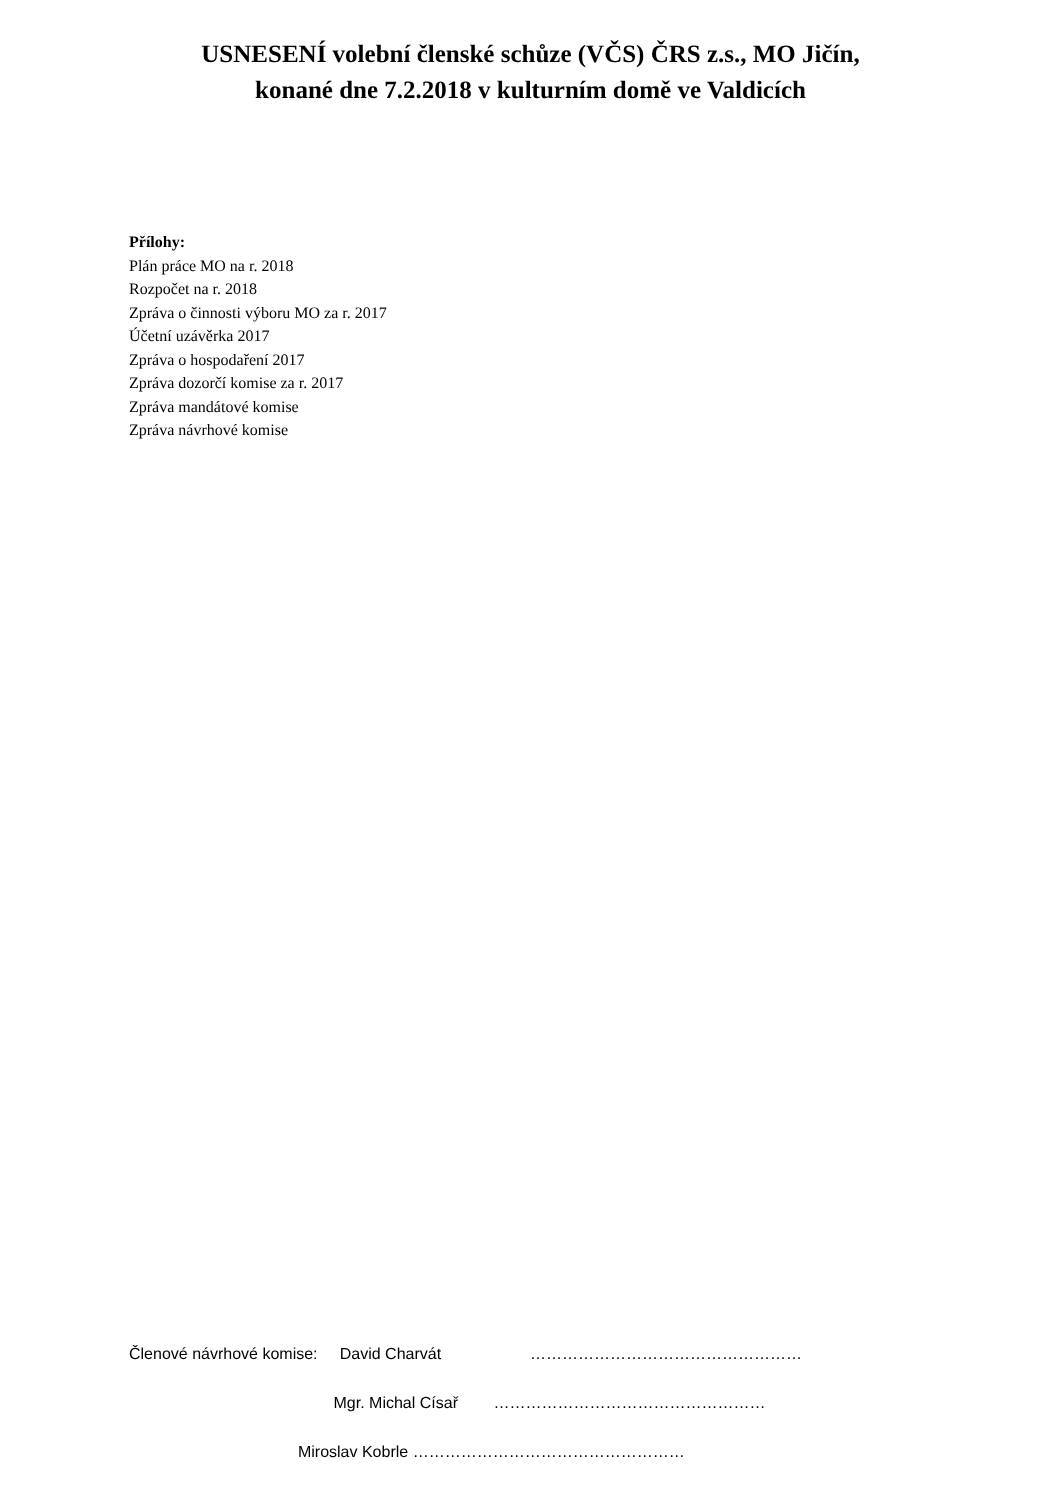USNESENÍ volební členské schůze (VČS) ČRS z.s., MO Jičín,
konané dne 7.2.2018 v kulturním domě ve Valdicích
Přílohy:
Plán práce MO na r. 2018
Rozpočet na r. 2018
Zpráva o činnosti výboru MO za r. 2017
Účetní uzávěrka 2017
Zpráva o hospodaření 2017
Zpráva dozorčí komise za r. 2017
Zpráva mandátové komise
Zpráva návrhové komise
Členové návrhové komise: David Charvát ……………………………………………
Mgr. Michal Císař ……………………………………………
Miroslav Kobrle ……………………………………………